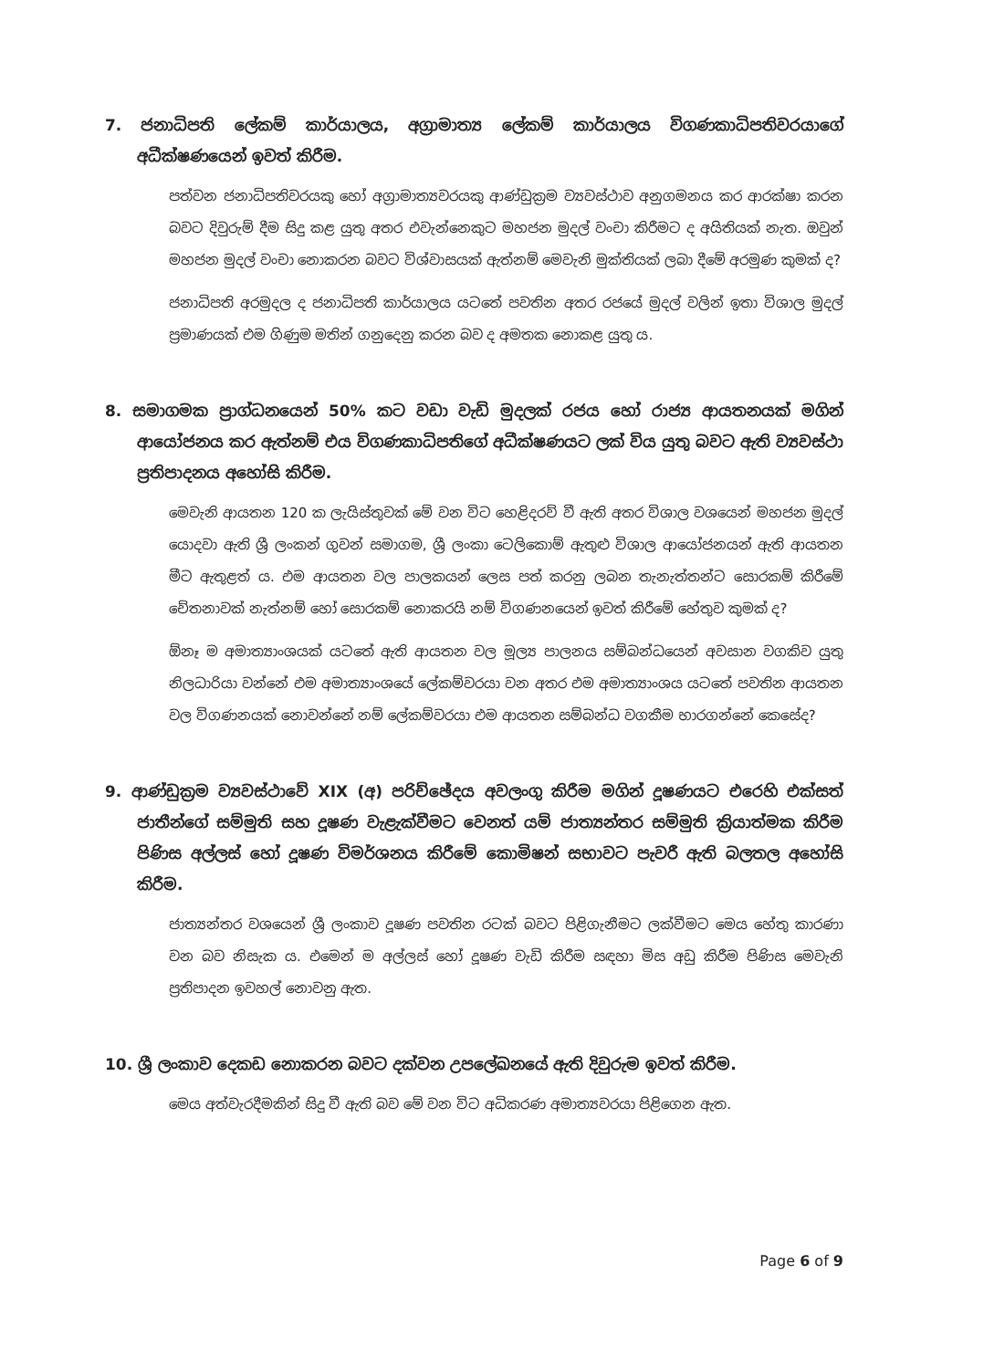7. ජනාධිපති ලේකම් කාර්යාලය, අග්‍රාමාත්‍ය ලේකම් කාර්යාලය විගණකාධිපතිවරයාගේ අධීක්ෂණයෙන් ඉවත් කිරීම.
පත්වන ජනාධිපතිවරයකු හෝ අග්‍රාමාත්‍යවරයකු ආණ්ඩුක්‍රම ව්‍යවස්ථාව අනුගමනය කර ආරක්ෂා කරන බවට දිවුරුම් දීම සිදු කළ යුතු අතර එවැන්නෙකුට මහජන මුදල් වංචා කිරීමට ද අයිතියක් නැත. ඔවුන් මහජන මුදල් වංචා නොකරන බවට විශ්වාසයක් ඇත්නම් මෙවැනි මුක්තියක් ලබා දීමේ අරමුණ කුමක් ද?
ජනාධිපති අරමුදල ද ජනාධිපති කාර්යාලය යටතේ පවතින අතර රජයේ මුදල් වලින් ඉතා විශාල මුදල් ප්‍රමාණයක් එම ගිණුම මතින් ගනුදෙනු කරන බව ද අමතක නොකළ යුතු ය.
8. සමාගමක ප්‍රාග්ධනයෙන් 50% කට වඩා වැඩි මුදලක් රජය හෝ රාජ්‍ය ආයතනයක් මගින් ආයෝජනය කර ඇත්නම් එය විගණකාධිපතිගේ අධීක්ෂණයට ලක් විය යුතු බවට ඇති ව්‍යවස්ථා ප්‍රතිපාදනය අහෝසි කිරීම.
මෙවැනි ආයතන 120 ක ලැයිස්තුවක් මේ වන විට හෙළිදරව් වී ඇති අතර විශාල වශයෙන් මහජන මුදල් යොදවා ඇති ශ්‍රී ලංකන් ගුවන් සමාගම, ශ්‍රී ලංකා ටෙලිකොම් ඇතුළු විශාල ආයෝජනයන් ඇති ආයතන මීට ඇතුළත් ය. එම ආයතන වල පාලකයන් ලෙස පත් කරනු ලබන තැනැත්තන්ට සොරකම් කිරීමේ චේතනාවක් නැත්නම් හෝ සොරකම් නොකරයි නම් විගණනයෙන් ඉවත් කිරීමේ හේතුව කුමක් ද?
ඕනෑ ම අමාත්‍යාංශයක් යටතේ ඇති ආයතන වල මූල්‍ය පාලනය සම්බන්ධයෙන් අවසාන වගකිව යුතු නිලධාරියා වන්නේ එම අමාත්‍යාංශයේ ලේකම්වරයා වන අතර එම අමාත්‍යාංශය යටතේ පවතින ආයතන වල විගණනයක් නොවන්නේ නම් ලේකම්වරයා එම ආයතන සම්බන්ධ වගකීම භාරගන්නේ කෙසේද?
9. ආණ්ඩුක්‍රම ව්‍යවස්ථාවේ XIX (අ) පරිච්ඡේදය අවලංගු කිරීම මගින් දූෂණයට එරෙහි එක්සත් ජාතීන්ගේ සම්මුති සහ දූෂණ වැළැක්වීමට වෙනත් යම් ජාත්‍යන්තර සම්මුති ක්‍රියාත්මක කිරීම පිණිස අල්ලස් හෝ දූෂණ විමර්ශනය කිරීමේ කොමිෂන් සභාවට පැවරී ඇති බලතල අහෝසි කිරීම.
ජාත්‍යන්තර වශයෙන් ශ්‍රී ලංකාව දූෂණ පවතින රටක් බවට පිළිගැනීමට ලක්වීමට මෙය හේතු කාරණා වන බව නිසැක ය. එමෙන් ම අල්ලස් හෝ දූෂණ වැඩි කිරීම සඳහා මිස අඩු කිරීම පිණිස මෙවැනි ප්‍රතිපාදන ඉවහල් නොවනු ඇත.
10. ශ්‍රී ලංකාව දෙකඩ නොකරන බවට දක්වන උපලේඛනයේ ඇති දිවුරුම ඉවත් කිරීම.
මෙය අත්වැරදීමකින් සිදු වී ඇති බව මේ වන විට අධිකරණ අමාත්‍යවරයා පිළිගෙන ඇත.
Page 6 of 9